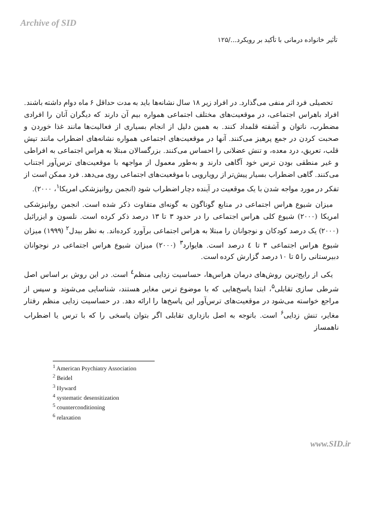Archive of SID
تأثیر خانواده درمانی با تأکید بر رویکرد.../۱۲۵
تحصیلی فرد اثر منفی می‌گذارد. در افراد زیر ۱۸ سال نشانه‌ها باید به مدت حداقل ۶ ماه دوام داشته باشند. افراد باهراس اجتماعی، در موقعیت‌های مختلف اجتماعی همواره بیم آن دارند که دیگران آنان را افرادی مضطرب، ناتوان و آشفته قلمداد کنند. به همین دلیل از انجام بسیاری از فعالیت‌ها مانند غذا خوردن و صحبت کردن در جمع پرهیز می‌کنند. آنها در موقعیت‌های اجتماعی همواره نشانه‌های اضطراب مانند تپش قلب، تعریق، درد معده، و تنش عضلانی را احساس می‌کنند. بزرگسالان مبتلا به هراس اجتماعی به افراطی و غیر منطقی بودن ترس خود آگاهی دارند و به‌طور معمول از مواجهه با موقعیت‌های ترس‌آور اجتناب می‌کنند. گاهی اضطراب بسیار پیش‌تر از رویارویی با موقعیت‌های اجتماعی روی می‌دهد. فرد ممکن است از تفکر در مورد مواجه شدن با یک موقعیت در آینده دچار اضطراب شود (انجمن روانپزشکی امریکا<sup>۱</sup>، ۲۰۰۰).
میزان شیوع هراس اجتماعی در منابع گوناگون به گونه‌ای متفاوت ذکر شده است. انجمن روانپزشکی امریکا (۲۰۰۰) شیوع کلی هراس اجتماعی را در حدود ۳ تا ۱۳ درصد ذکر کرده است. نلسون و ایزرائیل (۲۰۰۰) یک درصد کودکان و نوجوانان را مبتلا به هراس اجتماعی برآورد کرده‌اند. به نظر بیدل<sup>۲</sup> (۱۹۹۹) میزان شیوع هراس اجتماعی ۳ تا ٤ درصد است. هایوارد<sup>۳</sup> (۲۰۰۰) میزان شیوع هراس اجتماعی در نوجوانان دبیرستانی را ۵ تا ۱۰ درصد گزارش کرده است.
یکی از رایج‌ترین روش‌های درمان هراس‌ها، حساسیت زدایی منظم<sup>٤</sup> است. در این روش بر اساس اصل شرطی سازی تقابلی<sup>۵</sup>، ابتدا پاسخ‌هایی که با موضوع ترس مغایر هستند، شناسایی می‌شوند و سپس از مراجع خواسته می‌شود در موقعیت‌های ترس‌آور این پاسخ‌ها را ارائه دهد. در حساسیت زدایی منظم رفتار مغایر، تنش زدایی<sup>۶</sup> است. باتوجه به اصل بازداری تقابلی اگر بتوان پاسخی را که با ترس یا اضطراب ناهمساز
<sup>1</sup> American Psychiatry Association
<sup>2</sup> Beidel
<sup>3</sup> Hyward
<sup>4</sup> systematic desensitization
<sup>5</sup> counterconditioning
<sup>6</sup> relaxation
www.SID.ir